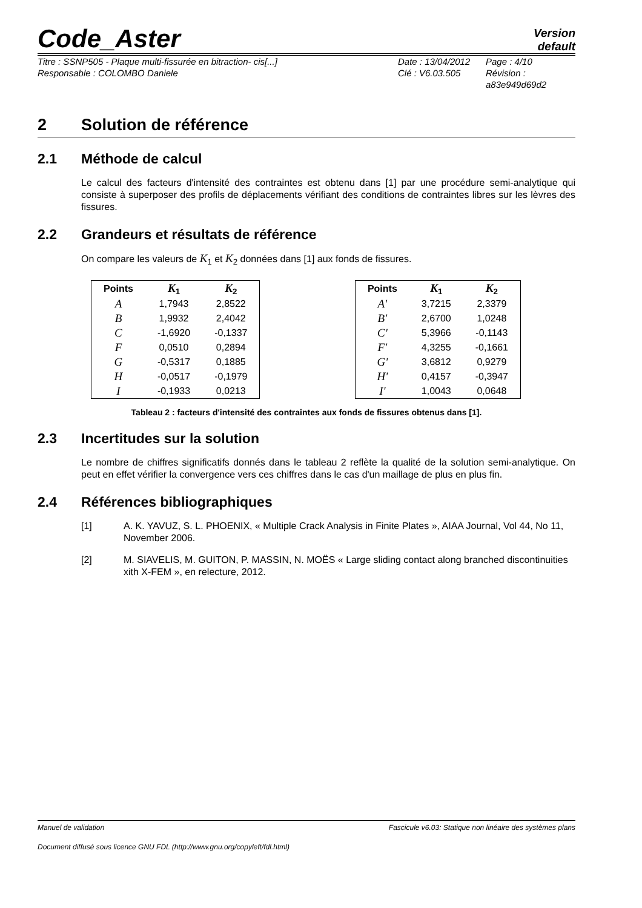Code_Aster
Version
default
Titre : SSNP505 - Plaque multi-fissurée en bitraction- cis[...]
Responsable : COLOMBO Daniele
Date : 13/04/2012
Clé : V6.03.505
Page : 4/10
Révision :
a83e949d69d2
2 Solution de référence
2.1 Méthode de calcul
Le calcul des facteurs d'intensité des contraintes est obtenu dans [1] par une procédure semi-analytique qui consiste à superposer des profils de déplacements vérifiant des conditions de contraintes libres sur les lèvres des fissures.
2.2 Grandeurs et résultats de référence
On compare les valeurs de K<sub>1</sub> et K<sub>2</sub> données dans [1] aux fonds de fissures.
| Points | K<sub>1</sub> | K<sub>2</sub> |
| --- | --- | --- |
| A | 1,7943 | 2,8522 |
| B | 1,9932 | 2,4042 |
| C | -1,6920 | -0,1337 |
| F | 0,0510 | 0,2894 |
| G | -0,5317 | 0,1885 |
| H | -0,0517 | -0,1979 |
| I | -0,1933 | 0,0213 |
| Points | K<sub>1</sub> | K<sub>2</sub> |
| --- | --- | --- |
| A' | 3,7215 | 2,3379 |
| B' | 2,6700 | 1,0248 |
| C' | 5,3966 | -0,1143 |
| F' | 4,3255 | -0,1661 |
| G' | 3,6812 | 0,9279 |
| H' | 0,4157 | -0,3947 |
| I' | 1,0043 | 0,0648 |
Tableau 2 : facteurs d'intensité des contraintes aux fonds de fissures obtenus dans [1].
2.3 Incertitudes sur la solution
Le nombre de chiffres significatifs donnés dans le tableau 2 reflète la qualité de la solution semi-analytique. On peut en effet vérifier la convergence vers ces chiffres dans le cas d'un maillage de plus en plus fin.
2.4 Références bibliographiques
[1] A. K. YAVUZ, S. L. PHOENIX, « Multiple Crack Analysis in Finite Plates », AIAA Journal, Vol 44, No 11, November 2006.
[2] M. SIAVELIS, M. GUITON, P. MASSIN, N. MOËS « Large sliding contact along branched discontinuities xith X-FEM », en relecture, 2012.
Manuel de validation Fascicule v6.03: Statique non linéaire des systèmes plans
Document diffusé sous licence GNU FDL (http://www.gnu.org/copyleft/fdl.html)